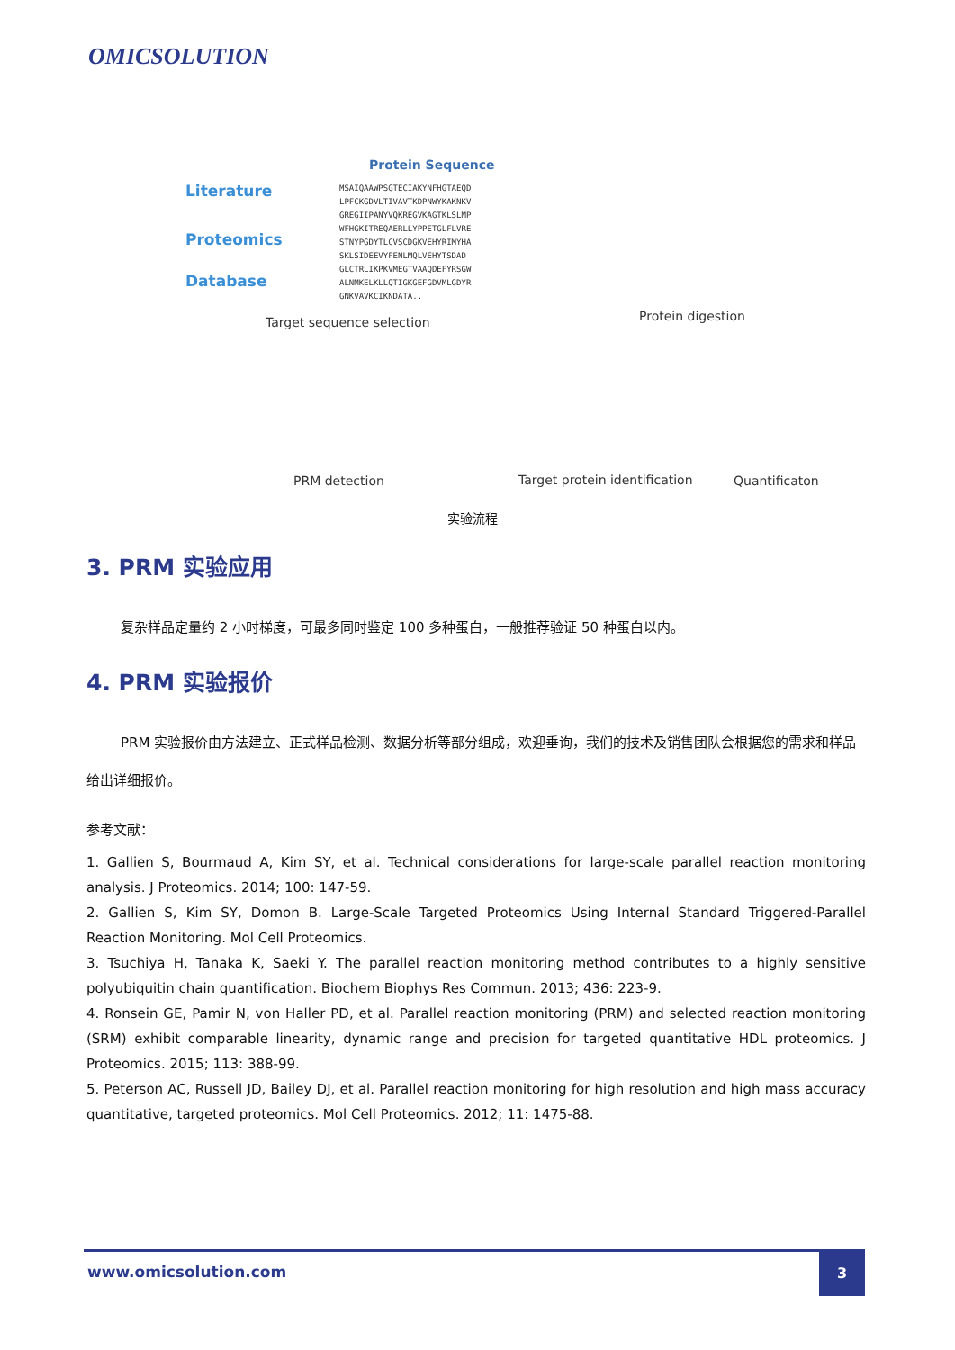OMICSOLUTION
Protein Sequence
Literature
Proteomics
Database
MSAIQAAWPSGTECIAKYNFHGTAEQD
LPFCKGDVLTIVAVTKDPNWYKAKNKV
GREGIIPANYVQKREGVKAGTKLSLMP
WFHGKITREQAERLLYPPETGLFLVRE
STNYPGDYTLCVSCDGKVEHYRIMYHA
SKLSIDEEVYFENLMQLVEHYTSDAD
GLCTRLIKPKVMEGTVAAQDEFYRSGW
ALNMKELKLLQTIGKGEFGDVMLGDYR
GNKVAVKCIKNDATA..
Target sequence selection Protein digestion
PRM detection Target protein identification Quantificaton
实验流程
3. PRM 实验应用
复杂样品定量约 2 小时梯度，可最多同时鉴定 100 多种蛋白，一般推荐验证 50 种蛋白以内。
4. PRM 实验报价
PRM 实验报价由方法建立、正式样品检测、数据分析等部分组成，欢迎垂询，我们的技术及销售团队会根据您的需求和样品给出详细报价。
参考文献：
1. Gallien S, Bourmaud A, Kim SY, et al. Technical considerations for large-scale parallel reaction monitoring analysis. J Proteomics. 2014; 100: 147-59.
2. Gallien S, Kim SY, Domon B. Large-Scale Targeted Proteomics Using Internal Standard Triggered-Parallel Reaction Monitoring. Mol Cell Proteomics.
3. Tsuchiya H, Tanaka K, Saeki Y. The parallel reaction monitoring method contributes to a highly sensitive polyubiquitin chain quantification. Biochem Biophys Res Commun. 2013; 436: 223-9.
4. Ronsein GE, Pamir N, von Haller PD, et al. Parallel reaction monitoring (PRM) and selected reaction monitoring (SRM) exhibit comparable linearity, dynamic range and precision for targeted quantitative HDL proteomics. J Proteomics. 2015; 113: 388-99.
5. Peterson AC, Russell JD, Bailey DJ, et al. Parallel reaction monitoring for high resolution and high mass accuracy quantitative, targeted proteomics. Mol Cell Proteomics. 2012; 11: 1475-88.
www.omicsolution.com
3